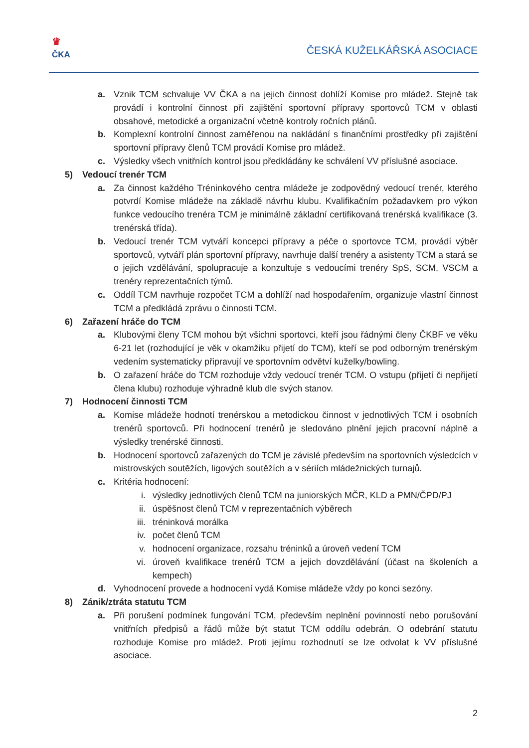♛
ČKA
ČESKÁ KUŽELKÁŘSKÁ ASOCIACE
a. Vznik TCM schvaluje VV ČKA a na jejich činnost dohlíží Komise pro mládež. Stejně tak provádí i kontrolní činnost při zajištění sportovní přípravy sportovců TCM v oblasti obsahové, metodické a organizační včetně kontroly ročních plánů.
b. Komplexní kontrolní činnost zaměřenou na nakládání s finančními prostředky při zajištění sportovní přípravy členů TCM provádí Komise pro mládež.
c. Výsledky všech vnitřních kontrol jsou předkládány ke schválení VV příslušné asociace.
5) Vedoucí trenér TCM
a. Za činnost každého Tréninkového centra mládeže je zodpovědný vedoucí trenér, kterého potvrdí Komise mládeže na základě návrhu klubu. Kvalifikačním požadavkem pro výkon funkce vedoucího trenéra TCM je minimálně základní certifikovaná trenérská kvalifikace (3. trenérská třída).
b. Vedoucí trenér TCM vytváří koncepci přípravy a péče o sportovce TCM, provádí výběr sportovců, vytváří plán sportovní přípravy, navrhuje další trenéry a asistenty TCM a stará se o jejich vzdělávání, spolupracuje a konzultuje s vedoucími trenéry SpS, SCM, VSCM a trenéry reprezentačních týmů.
c. Oddíl TCM navrhuje rozpočet TCM a dohlíží nad hospodařením, organizuje vlastní činnost TCM a předkládá zprávu o činnosti TCM.
6) Zařazení hráče do TCM
a. Klubovými členy TCM mohou být všichni sportovci, kteří jsou řádnými členy ČKBF ve věku 6-21 let (rozhodující je věk v okamžiku přijetí do TCM), kteří se pod odborným trenérským vedením systematicky připravují ve sportovním odvětví kuželky/bowling.
b. O zařazení hráče do TCM rozhoduje vždy vedoucí trenér TCM. O vstupu (přijetí či nepřijetí člena klubu) rozhoduje výhradně klub dle svých stanov.
7) Hodnocení činnosti TCM
a. Komise mládeže hodnotí trenérskou a metodickou činnost v jednotlivých TCM i osobních trenérů sportovců. Při hodnocení trenérů je sledováno plnění jejich pracovní náplně a výsledky trenérské činnosti.
b. Hodnocení sportovců zařazených do TCM je závislé především na sportovních výsledcích v mistrovských soutěžích, ligových soutěžích a v sériích mládežnických turnajů.
c. Kritéria hodnocení:
i. výsledky jednotlivých členů TCM na juniorských MČR, KLD a PMN/ČPD/PJ
ii. úspěšnost členů TCM v reprezentačních výběrech
iii.
tréninková morálka
iv. počet členů TCM
v. hodnocení organizace, rozsahu tréninků a úroveň vedení TCM
vi. úroveň kvalifikace trenérů TCM a jejich dovzdělávání (účast na školeních a kempech)
d. Vyhodnocení provede a hodnocení vydá Komise mládeže vždy po konci sezóny.
8) Zánik/ztráta statutu TCM
a. Při porušení podmínek fungování TCM, především neplnění povinností nebo porušování vnitřních předpisů a řádů může být statut TCM oddílu odebrán. O odebrání statutu rozhoduje Komise pro mládež. Proti jejímu rozhodnutí se lze odvolat k VV příslušné asociace.
2